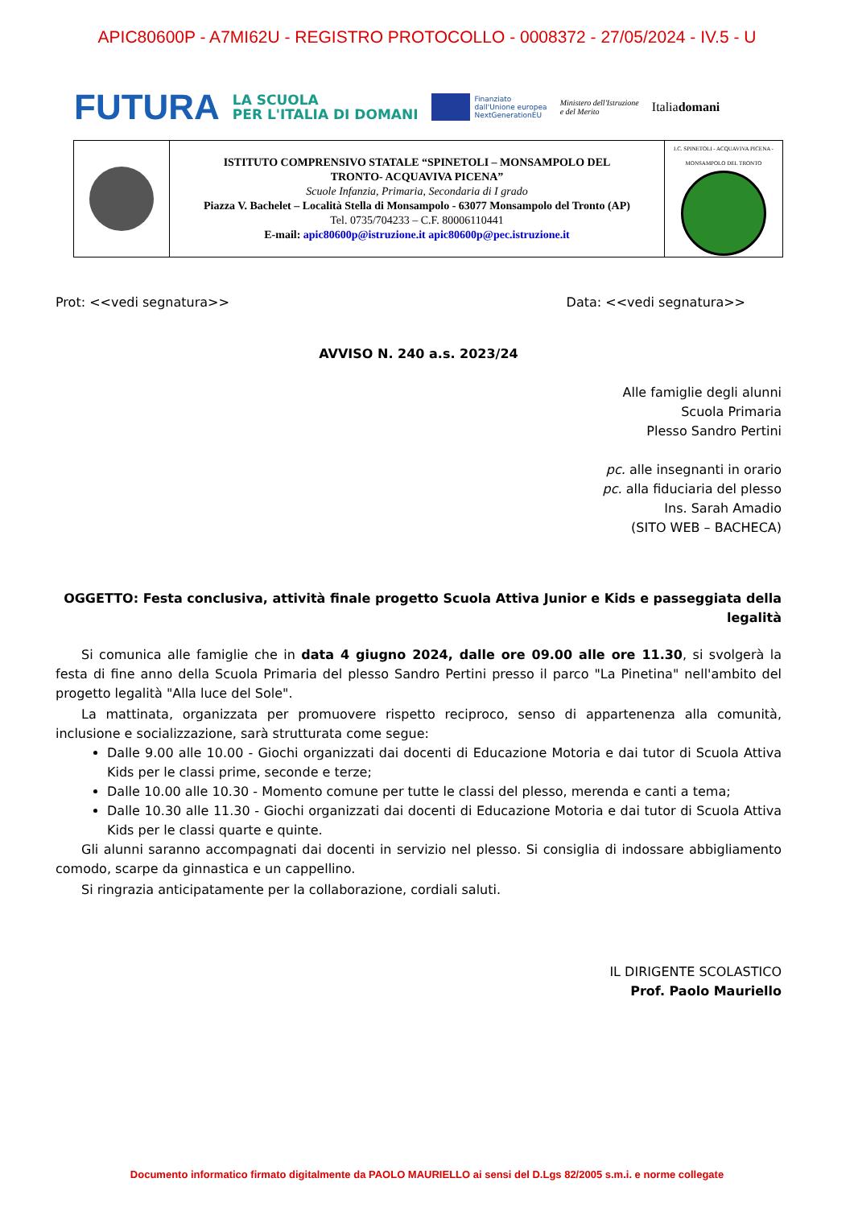APIC80600P - A7MI62U - REGISTRO PROTOCOLLO - 0008372 - 27/05/2024 - IV.5 - U
FUTURA LA SCUOLA
PER L'ITALIA DI DOMANI Finanziato
dall'Unione europea
NextGenerationEU Ministero dell'Istruzione
e del Merito Italiadomani
| | ISTITUTO COMPRENSIVO STATALE “SPINETOLI – MONSAMPOLO DEL TRONTO- ACQUAVIVA PICENA” Scuole Infanzia, Primaria, Secondaria di I grado Piazza V. Bachelet – Località Stella di Monsampolo - 63077 Monsampolo del Tronto (AP) Tel. 0735/704233 – C.F. 80006110441 E-mail: apic80600p@istruzione.it apic80600p@pec.istruzione.it | I.C. SPINETOLI - ACQUAVIVA PICENA - MONSAMPOLO DEL TRONTO |
Prot: <<vedi segnatura>> Data: <<vedi segnatura>>
AVVISO N. 240 a.s. 2023/24
Alle famiglie degli alunni
Scuola Primaria
Plesso Sandro Pertini
pc. alle insegnanti in orario
pc. alla fiduciaria del plesso
Ins. Sarah Amadio
(SITO WEB – BACHECA)
OGGETTO: Festa conclusiva, attività finale progetto Scuola Attiva Junior e Kids e passeggiata della legalità
Si comunica alle famiglie che in data 4 giugno 2024, dalle ore 09.00 alle ore 11.30, si svolgerà la festa di fine anno della Scuola Primaria del plesso Sandro Pertini presso il parco "La Pinetina" nell'ambito del progetto legalità "Alla luce del Sole".
La mattinata, organizzata per promuovere rispetto reciproco, senso di appartenenza alla comunità, inclusione e socializzazione, sarà strutturata come segue:
Dalle 9.00 alle 10.00 - Giochi organizzati dai docenti di Educazione Motoria e dai tutor di Scuola Attiva Kids per le classi prime, seconde e terze;
Dalle 10.00 alle 10.30 - Momento comune per tutte le classi del plesso, merenda e canti a tema;
Dalle 10.30 alle 11.30 - Giochi organizzati dai docenti di Educazione Motoria e dai tutor di Scuola Attiva Kids per le classi quarte e quinte.
Gli alunni saranno accompagnati dai docenti in servizio nel plesso. Si consiglia di indossare abbigliamento comodo, scarpe da ginnastica e un cappellino.
Si ringrazia anticipatamente per la collaborazione, cordiali saluti.
IL DIRIGENTE SCOLASTICO
Prof. Paolo Mauriello
Documento informatico firmato digitalmente da PAOLO MAURIELLO ai sensi del D.Lgs 82/2005 s.m.i. e norme collegate